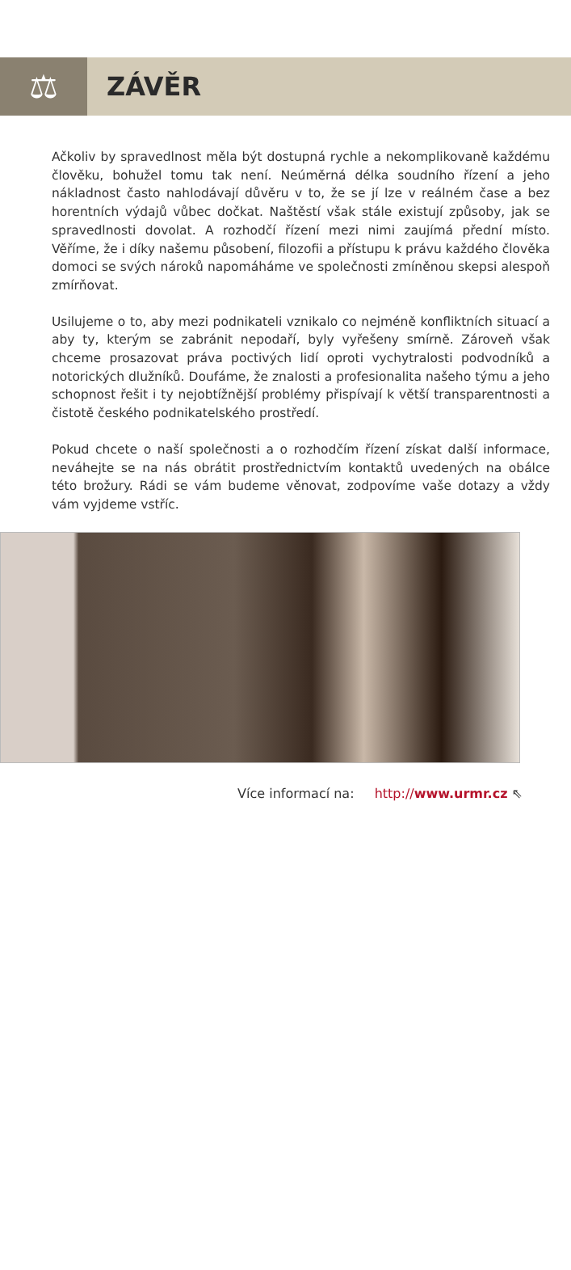⚖
ZÁVĚR
Ačkoliv by spravedlnost měla být dostupná rychle a nekomplikovaně každému člověku, bohužel tomu tak není. Neúměrná délka soudního řízení a jeho nákladnost často nahlodávají důvěru v to, že se jí lze v reálném čase a bez horentních výdajů vůbec dočkat. Naštěstí však stále existují způsoby, jak se spravedlnosti dovolat. A rozhodčí řízení mezi nimi zaujímá přední místo. Věříme, že i díky našemu působení, filozofii a přístupu k právu každého člověka domoci se svých nároků napomáháme ve společnosti zmíněnou skepsi alespoň zmírňovat.
Usilujeme o to, aby mezi podnikateli vznikalo co nejméně konfliktních situací a aby ty, kterým se zabránit nepodaří, byly vyřešeny smírně. Zároveň však chceme prosazovat práva poctivých lidí oproti vychytralosti podvodníků a notorických dlužníků. Doufáme, že znalosti a profesionalita našeho týmu a jeho schopnost řešit i ty nejobtížnější problémy přispívají k větší transparentnosti a čistotě českého podnikatelského prostředí.
Pokud chcete o naší společnosti a o rozhodčím řízení získat další informace, neváhejte se na nás obrátit prostřednictvím kontaktů uvedených na obálce této brožury. Rádi se vám budeme věnovat, zodpovíme vaše dotazy a vždy vám vyjdeme vstříc.
Více informací na: http://www.urmr.cz ⇖